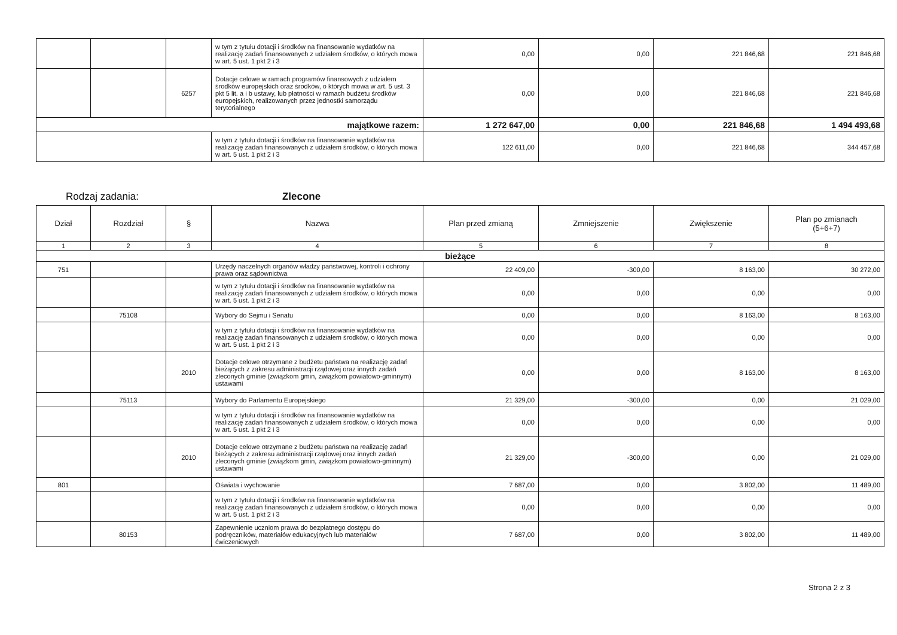| | | | w tym z tytułu dotacji i środków na finansowanie wydatków na realizację zadań finansowanych z udziałem środków, o których mowa w art. 5 ust. 1 pkt 2 i 3 | 0,00 | 0,00 | 221 846,68 | 221 846,68 |
| | | 6257 | Dotacje celowe w ramach programów finansowych z udziałem środków europejskich oraz środków, o których mowa w art. 5 ust. 3 pkt 5 lit. a i b ustawy, lub płatności w ramach budżetu środków europejskich, realizowanych przez jednostki samorządu terytorialnego | 0,00 | 0,00 | 221 846,68 | 221 846,68 |
| majątkowe razem: | | | | 1 272 647,00 | 0,00 | 221 846,68 | 1 494 493,68 |
| | | | w tym z tytułu dotacji i środków na finansowanie wydatków na realizację zadań finansowanych z udziałem środków, o których mowa w art. 5 ust. 1 pkt 2 i 3 | 122 611,00 | 0,00 | 221 846,68 | 344 457,68 |
Rodzaj zadania: Zlecone
| Dział | Rozdział | § | Nazwa | Plan przed zmianą | Zmniejszenie | Zwiększenie | Plan po zmianach (5+6+7) |
| --- | --- | --- | --- | --- | --- | --- | --- |
| 1 | 2 | 3 | 4 | 5 | 6 | 7 | 8 |
| bieżące | | | | | | | |
| 751 | | | Urzędy naczelnych organów władzy państwowej, kontroli i ochrony prawa oraz sądownictwa | 22 409,00 | -300,00 | 8 163,00 | 30 272,00 |
| | | | w tym z tytułu dotacji i środków na finansowanie wydatków na realizację zadań finansowanych z udziałem środków, o których mowa w art. 5 ust. 1 pkt 2 i 3 | 0,00 | 0,00 | 0,00 | 0,00 |
| | 75108 | | Wybory do Sejmu i Senatu | 0,00 | 0,00 | 8 163,00 | 8 163,00 |
| | | | w tym z tytułu dotacji i środków na finansowanie wydatków na realizację zadań finansowanych z udziałem środków, o których mowa w art. 5 ust. 1 pkt 2 i 3 | 0,00 | 0,00 | 0,00 | 0,00 |
| | | 2010 | Dotacje celowe otrzymane z budżetu państwa na realizację zadań bieżących z zakresu administracji rządowej oraz innych zadań zleconych gminie (związkom gmin, związkom powiatowo-gminnym) ustawami | 0,00 | 0,00 | 8 163,00 | 8 163,00 |
| | 75113 | | Wybory do Parlamentu Europejskiego | 21 329,00 | -300,00 | 0,00 | 21 029,00 |
| | | | w tym z tytułu dotacji i środków na finansowanie wydatków na realizację zadań finansowanych z udziałem środków, o których mowa w art. 5 ust. 1 pkt 2 i 3 | 0,00 | 0,00 | 0,00 | 0,00 |
| | | 2010 | Dotacje celowe otrzymane z budżetu państwa na realizację zadań bieżących z zakresu administracji rządowej oraz innych zadań zleconych gminie (związkom gmin, związkom powiatowo-gminnym) ustawami | 21 329,00 | -300,00 | 0,00 | 21 029,00 |
| 801 | | | Oświata i wychowanie | 7 687,00 | 0,00 | 3 802,00 | 11 489,00 |
| | | | w tym z tytułu dotacji i środków na finansowanie wydatków na realizację zadań finansowanych z udziałem środków, o których mowa w art. 5 ust. 1 pkt 2 i 3 | 0,00 | 0,00 | 0,00 | 0,00 |
| | 80153 | | Zapewnienie uczniom prawa do bezpłatnego dostępu do podręczników, materiałów edukacyjnych lub materiałów ćwiczeniowych | 7 687,00 | 0,00 | 3 802,00 | 11 489,00 |
Strona 2 z 3